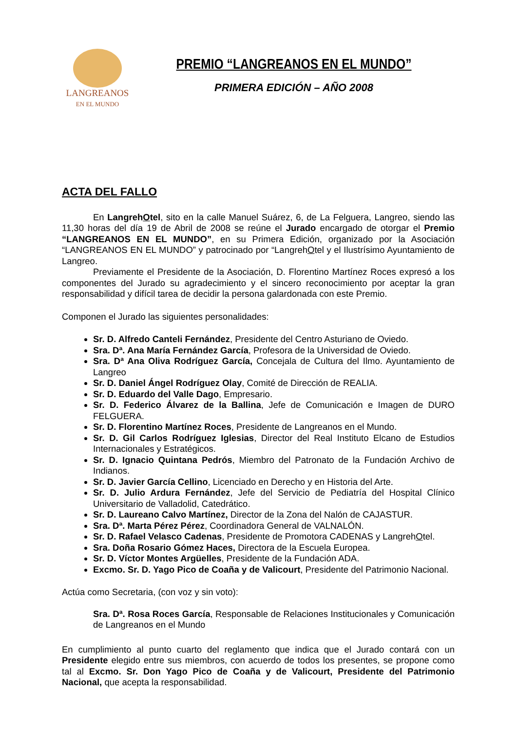LANGREANOS
EN EL MUNDO
PREMIO “LANGREANOS EN EL MUNDO”
PRIMERA EDICIÓN – AÑO 2008
ACTA DEL FALLO
En LangrehOtel, sito en la calle Manuel Suárez, 6, de La Felguera, Langreo, siendo las 11,30 horas del día 19 de Abril de 2008 se reúne el Jurado encargado de otorgar el Premio “LANGREANOS EN EL MUNDO”, en su Primera Edición, organizado por la Asociación “LANGREANOS EN EL MUNDO” y patrocinado por “LangrehOtel y el Ilustrísimo Ayuntamiento de Langreo.
Previamente el Presidente de la Asociación, D. Florentino Martínez Roces expresó a los componentes del Jurado su agradecimiento y el sincero reconocimiento por aceptar la gran responsabilidad y difícil tarea de decidir la persona galardonada con este Premio.
Componen el Jurado las siguientes personalidades:
Sr. D. Alfredo Canteli Fernández, Presidente del Centro Asturiano de Oviedo.
Sra. Dª. Ana María Fernández García, Profesora de la Universidad de Oviedo.
Sra. Dª Ana Oliva Rodríguez García, Concejala de Cultura del Ilmo. Ayuntamiento de Langreo
Sr. D. Daniel Ángel Rodríguez Olay, Comité de Dirección de REALIA.
Sr. D. Eduardo del Valle Dago, Empresario.
Sr. D. Federico Álvarez de la Ballina, Jefe de Comunicación e Imagen de DURO FELGUERA.
Sr. D. Florentino Martínez Roces, Presidente de Langreanos en el Mundo.
Sr. D. Gil Carlos Rodríguez Iglesias, Director del Real Instituto Elcano de Estudios Internacionales y Estratégicos.
Sr. D. Ignacio Quintana Pedrós, Miembro del Patronato de la Fundación Archivo de Indianos.
Sr. D. Javier García Cellino, Licenciado en Derecho y en Historia del Arte.
Sr. D. Julio Ardura Fernández, Jefe del Servicio de Pediatría del Hospital Clínico Universitario de Valladolid, Catedrático.
Sr. D. Laureano Calvo Martínez, Director de la Zona del Nalón de CAJASTUR.
Sra. Dª. Marta Pérez Pérez, Coordinadora General de VALNALÓN.
Sr. D. Rafael Velasco Cadenas, Presidente de Promotora CADENAS y LangrehOtel.
Sra. Doña Rosario Gómez Haces, Directora de la Escuela Europea.
Sr. D. Víctor Montes Argüelles, Presidente de la Fundación ADA.
Excmo. Sr. D. Yago Pico de Coaña y de Valicourt, Presidente del Patrimonio Nacional.
Actúa como Secretaria, (con voz y sin voto):
Sra. Dª. Rosa Roces García, Responsable de Relaciones Institucionales y Comunicación de Langreanos en el Mundo
En cumplimiento al punto cuarto del reglamento que indica que el Jurado contará con un Presidente elegido entre sus miembros, con acuerdo de todos los presentes, se propone como tal al Excmo. Sr. Don Yago Pico de Coaña y de Valicourt, Presidente del Patrimonio Nacional, que acepta la responsabilidad.